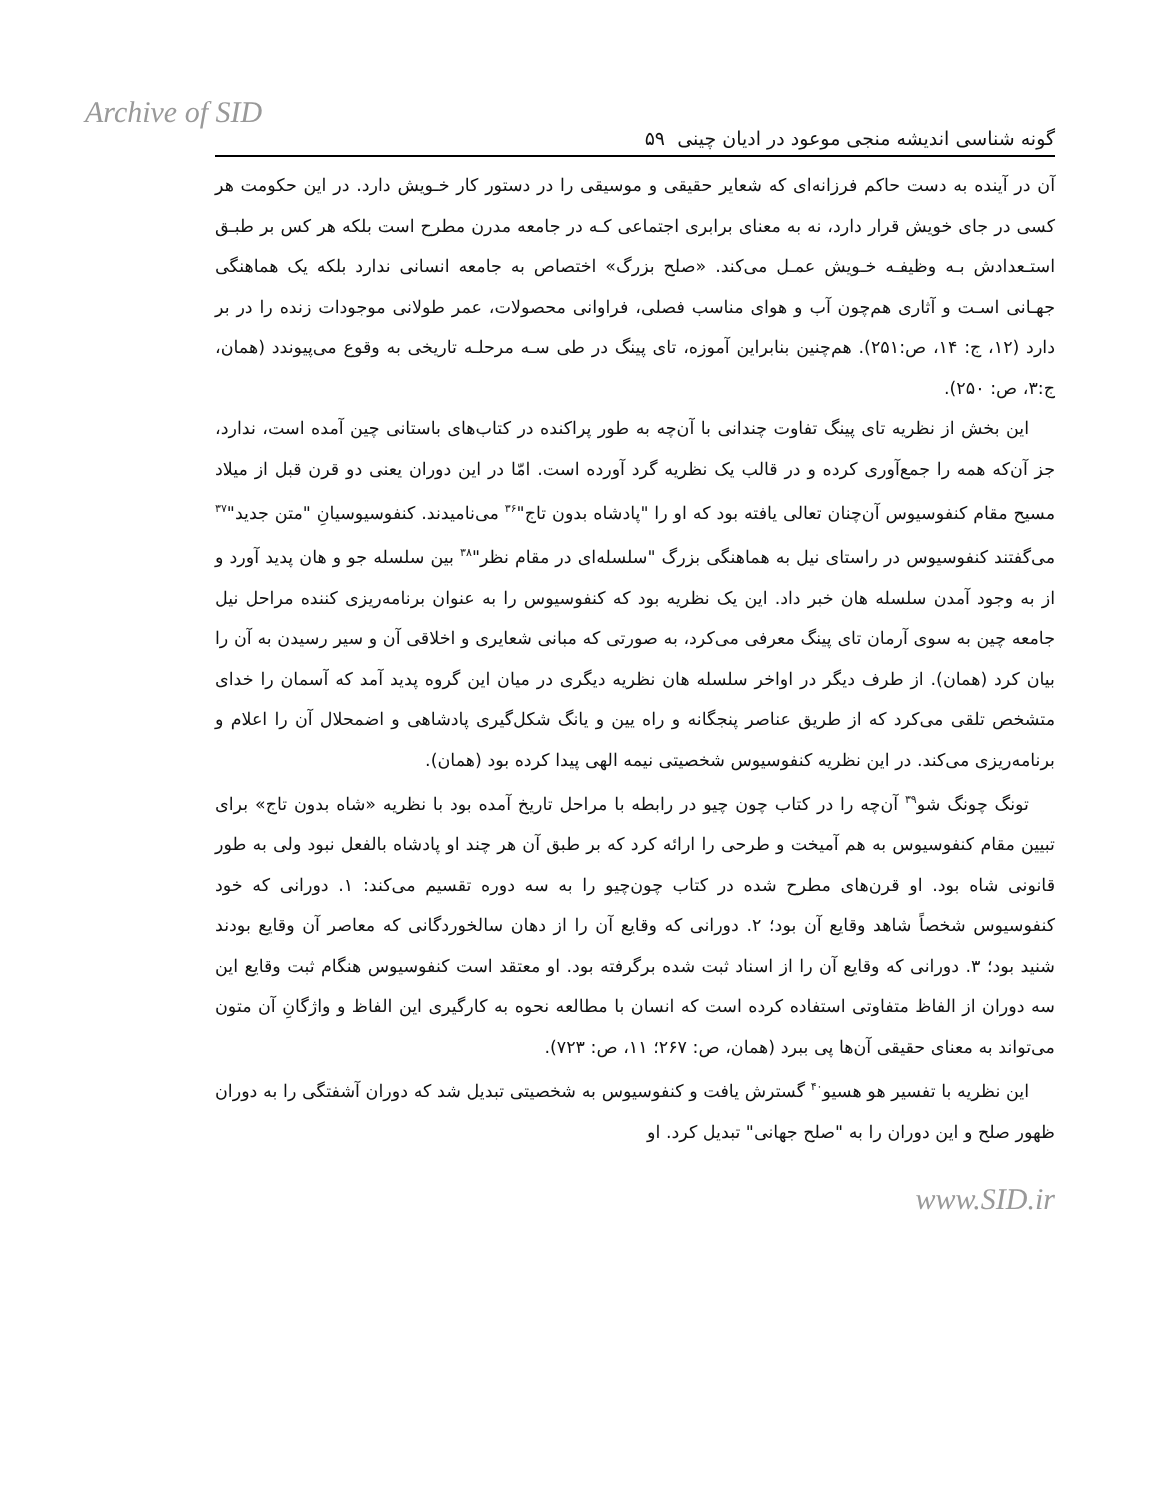Archive of SID
گونه شناسی اندیشه منجی موعود در ادیان چینی ۵۹
آن در آینده به دست حاکم فرزانه‌ای که شعایر حقیقی و موسیقی را در دستور کار خـویش دارد. در این حکومت هر کسی در جای خویش قرار دارد، نه به معنای برابری اجتماعی کـه در جامعه مدرن مطرح است بلکه هر کس بر طبـق استـعدادش بـه وظیفـه خـویش عمـل می‌کند. «صلح بزرگ» اختصاص به جامعه انسانی ندارد بلکه یک هماهنگی جهـانی اسـت و آثاری هم‌چون آب و هوای مناسب فصلی، فراوانی محصولات، عمر طولانی موجودات زنده را در بر دارد (۱۲، ج: ۱۴، ص:۲۵۱). هم‌چنین بنابراین آموزه، تای پینگ در طی سـه مرحلـه تاریخی به وقوع می‌پیوندد (همان، ج:۳، ص: ۲۵۰).
این بخش از نظریه تای پینگ تفاوت چندانی با آن‌چه به طور پراکنده در کتاب‌های باستانی چین آمده است، ندارد، جز آن‌که همه را جمع‌آوری کرده و در قالب یک نظریه گرد آورده است. امّا در این دوران یعنی دو قرن قبل از میلاد مسیح مقام کنفوسیوس آن‌چنان تعالی یافته بود که او را "پادشاه بدون تاج"<sup>۳۶</sup> می‌نامیدند. کنفوسیوسیانِ "متن جدید"<sup>۳۷</sup> می‌گفتند کنفوسیوس در راستای نیل به هماهنگی بزرگ "سلسله‌ای در مقام نظر"<sup>۳۸</sup> بین سلسله جو و هان پدید آورد و از به وجود آمدن سلسله هان خبر داد. این یک نظریه بود که کنفوسیوس را به عنوان برنامه‌ریزی کننده مراحل نیل جامعه چین به سوی آرمان تای پینگ معرفی می‌کرد، به صورتی که مبانی شعایری و اخلاقی آن و سیر رسیدن به آن را بیان کرد (همان). از طرف دیگر در اواخر سلسله هان نظریه دیگری در میان این گروه پدید آمد که آسمان را خدای متشخص تلقی می‌کرد که از طریق عناصر پنجگانه و راه یین و یانگ شکل‌گیری پادشاهی و اضمحلال آن را اعلام و برنامه‌ریزی می‌کند. در این نظریه کنفوسیوس شخصیتی نیمه الهی پیدا کرده بود (همان).
تونگ چونگ شو<sup>۳۹</sup> آن‌چه را در کتاب چون چیو در رابطه با مراحل تاریخ آمده بود با نظریه «شاه بدون تاج» برای تبیین مقام کنفوسیوس به هم آمیخت و طرحی را ارائه کرد که بر طبق آن هر چند او پادشاه بالفعل نبود ولی به طور قانونی شاه بود. او قرن‌های مطرح شده در کتاب چون‌چیو را به سه دوره تقسیم می‌کند: ۱. دورانی که خود کنفوسیوس شخصاً شاهد وقایع آن بود؛ ۲. دورانی که وقایع آن را از دهان سالخوردگانی که معاصر آن وقایع بودند شنید بود؛ ۳. دورانی که وقایع آن را از اسناد ثبت شده برگرفته بود. او معتقد است کنفوسیوس هنگام ثبت وقایع این سه دوران از الفاظ متفاوتی استفاده کرده است که انسان با مطالعه نحوه به کارگیری این الفاظ و واژگانِ آن متون می‌تواند به معنای حقیقی آن‌ها پی ببرد (همان، ص: ۲۶۷؛ ۱۱، ص: ۷۲۳).
این نظریه با تفسیر هو هسیو<sup>۴۰</sup> گسترش یافت و کنفوسیوس به شخصیتی تبدیل شد که دوران آشفتگی را به دوران ظهور صلح و این دوران را به "صلح جهانی" تبدیل کرد. او
www.SID.ir